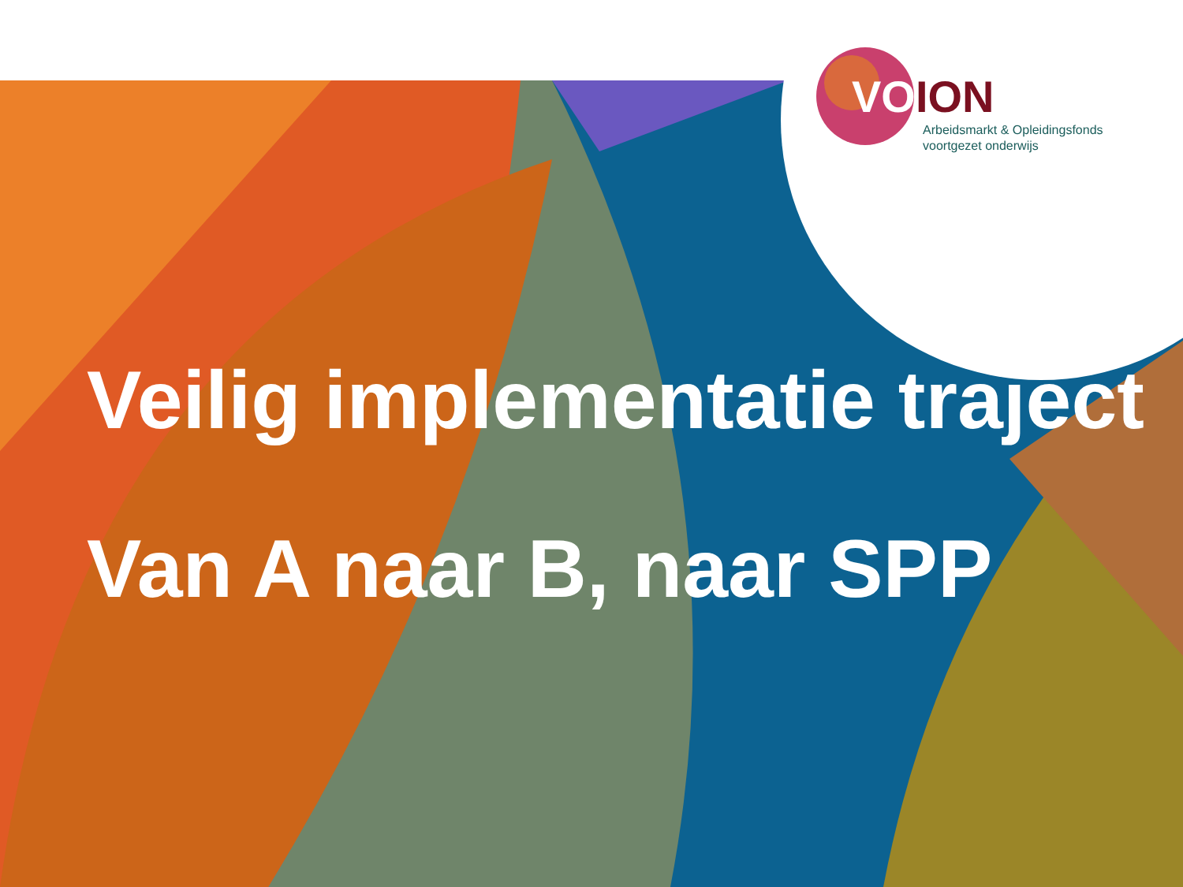VOION
Arbeidsmarkt & Opleidingsfonds
voortgezet onderwijs
Veilig implementatie traject
Van A naar B, naar SPP